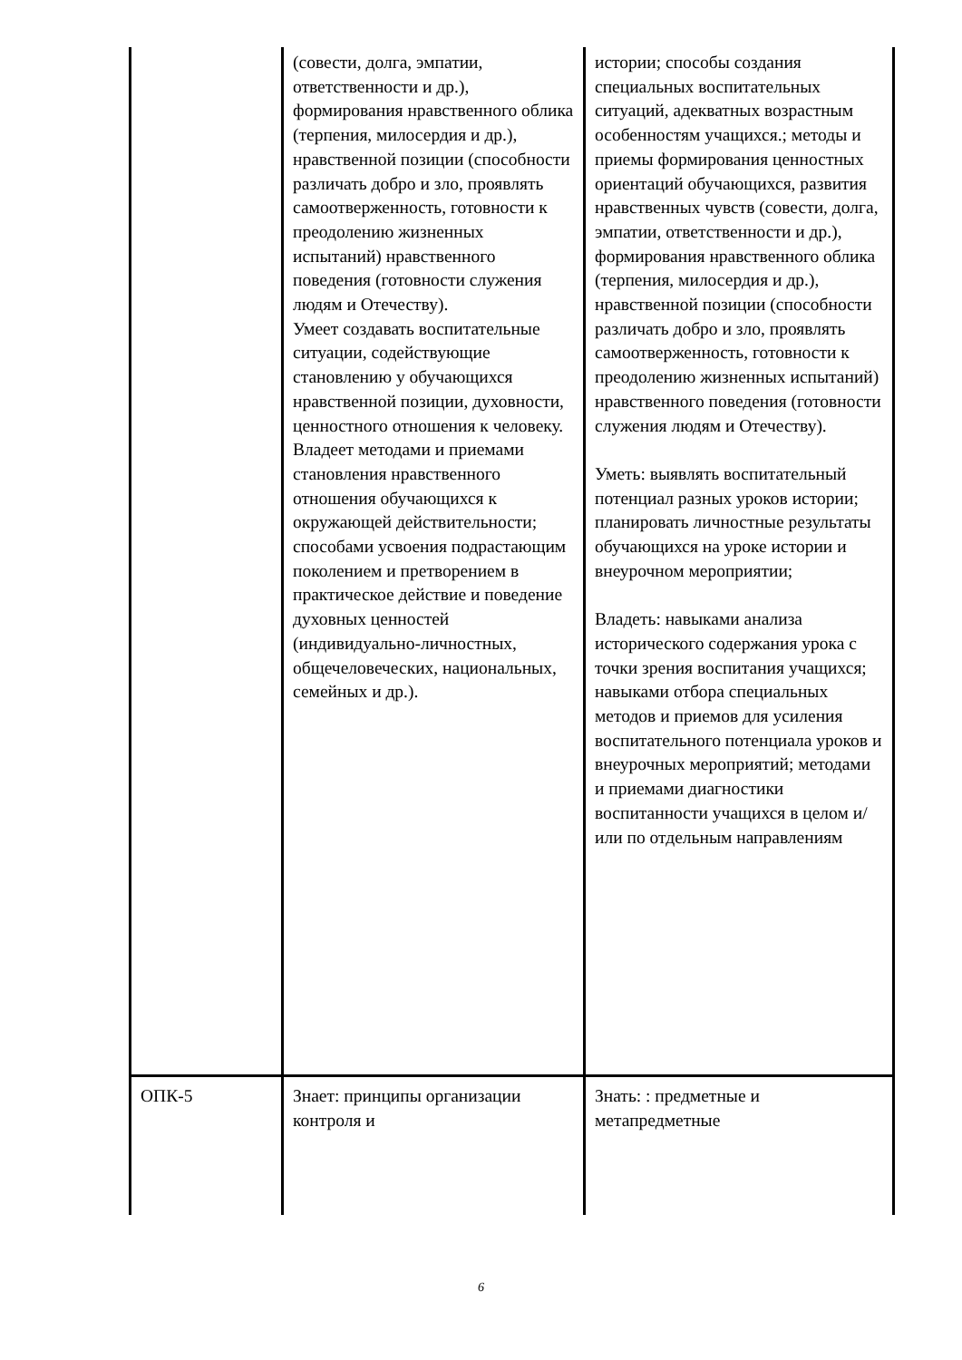| | (совести, долга, эмпатии, ответственности и др.), формирования нравственного облика (терпения, милосердия и др.), нравственной позиции (способности различать добро и зло, проявлять самоотверженность, готовности к преодолению жизненных испытаний) нравственного поведения (готовности служения людям и Отечеству). Умеет создавать воспитательные ситуации, содействующие становлению у обучающихся нравственной позиции, духовности, ценностного отношения к человеку. Владеет методами и приемами становления нравственного отношения обучающихся к окружающей действительности; способами усвоения подрастающим поколением и претворением в практическое действие и поведение духовных ценностей (индивидуально-личностных, общечеловеческих, национальных, семейных и др.). | истории; способы создания специальных воспитательных ситуаций, адекватных возрастным особенностям учащихся.; методы и приемы формирования ценностных ориентаций обучающихся, развития нравственных чувств (совести, долга, эмпатии, ответственности и др.), формирования нравственного облика (терпения, милосердия и др.), нравственной позиции (способности различать добро и зло, проявлять самоотверженность, готовности к преодолению жизненных испытаний) нравственного поведения (готовности служения людям и Отечеству). Уметь: выявлять воспитательный потенциал разных уроков истории; планировать личностные результаты обучающихся на уроке истории и внеурочном мероприятии; Владеть: навыками анализа исторического содержания урока с точки зрения воспитания учащихся; навыками отбора специальных методов и приемов для усиления воспитательного потенциала уроков и внеурочных мероприятий; методами и приемами диагностики воспитанности учащихся в целом и/или по отдельным направлениям |
| ОПК-5 | Знает: принципы организации контроля и | Знать: : предметные и метапредметные |
6